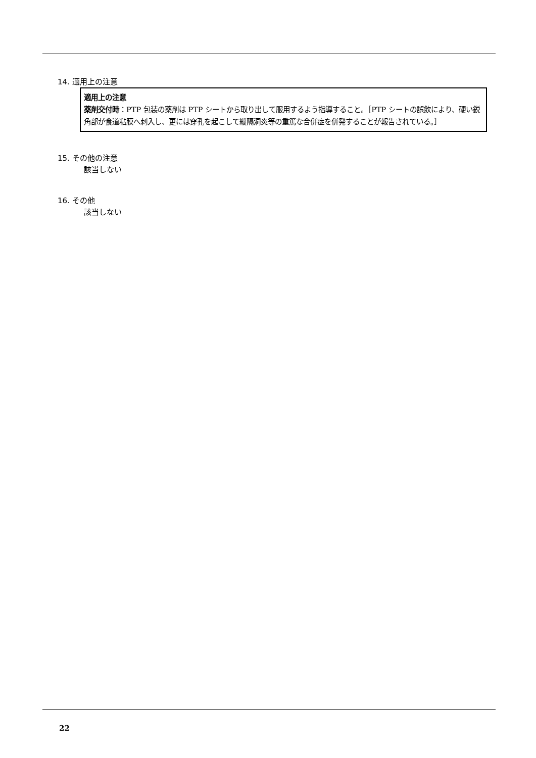14. 適用上の注意
適用上の注意
薬剤交付時：PTP 包装の薬剤は PTP シートから取り出して服用するよう指導すること。［PTP シートの誤飲により、硬い鋭角部が食道粘膜へ刺入し、更には穿孔を起こして縦隔洞炎等の重篤な合併症を併発することが報告されている。］
15. その他の注意
該当しない
16. その他
該当しない
22